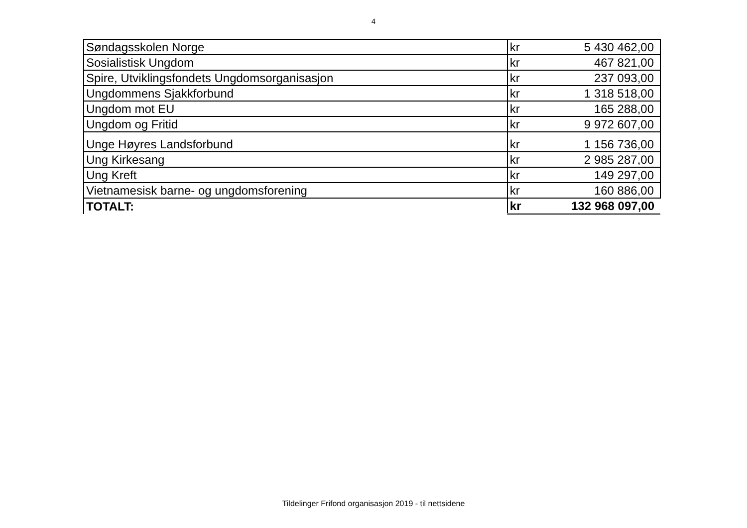4
| Søndagsskolen Norge | kr | 5 430 462,00 |
| Sosialistisk Ungdom | kr | 467 821,00 |
| Spire, Utviklingsfondets Ungdomsorganisasjon | kr | 237 093,00 |
| Ungdommens Sjakkforbund | kr | 1 318 518,00 |
| Ungdom mot EU | kr | 165 288,00 |
| Ungdom og Fritid | kr | 9 972 607,00 |
| Unge Høyres Landsforbund | kr | 1 156 736,00 |
| Ung Kirkesang | kr | 2 985 287,00 |
| Ung Kreft | kr | 149 297,00 |
| Vietnamesisk barne- og ungdomsforening | kr | 160 886,00 |
| TOTALT: | kr | 132 968 097,00 |
Tildelinger Frifond organisasjon 2019 - til nettsidene